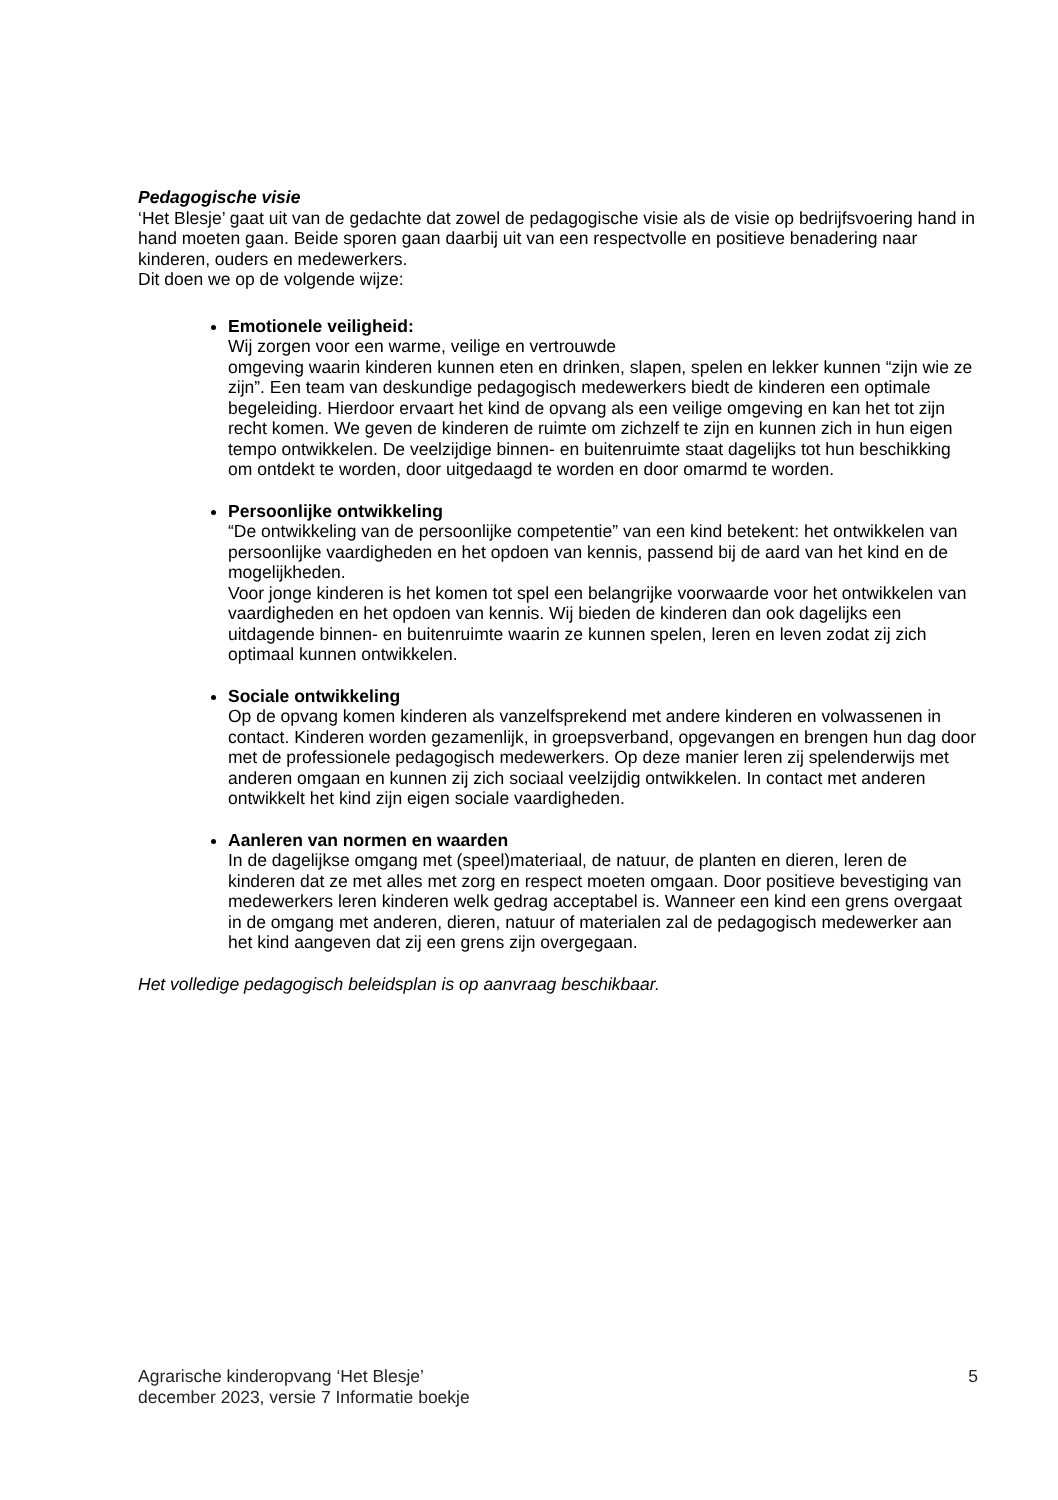Pedagogische visie
‘Het Blesje’ gaat uit van de gedachte dat zowel de pedagogische visie als de visie op bedrijfsvoering hand in hand moeten gaan. Beide sporen gaan daarbij uit van een respectvolle en positieve benadering naar kinderen, ouders en medewerkers.
Dit doen we op de volgende wijze:
Emotionele veiligheid:
Wij zorgen voor een warme, veilige en vertrouwde
omgeving waarin kinderen kunnen eten en drinken, slapen, spelen en lekker kunnen “zijn wie ze zijn”. Een team van deskundige pedagogisch medewerkers biedt de kinderen een optimale begeleiding. Hierdoor ervaart het kind de opvang als een veilige omgeving en kan het tot zijn recht komen. We geven de kinderen de ruimte om zichzelf te zijn en kunnen zich in hun eigen tempo ontwikkelen. De veelzijdige binnen- en buitenruimte staat dagelijks tot hun beschikking om ontdekt te worden, door uitgedaagd te worden en door omarmd te worden.
Persoonlijke ontwikkeling
“De ontwikkeling van de persoonlijke competentie” van een kind betekent: het ontwikkelen van persoonlijke vaardigheden en het opdoen van kennis, passend bij de aard van het kind en de mogelijkheden.
Voor jonge kinderen is het komen tot spel een belangrijke voorwaarde voor het ontwikkelen van vaardigheden en het opdoen van kennis. Wij bieden de kinderen dan ook dagelijks een uitdagende binnen- en buitenruimte waarin ze kunnen spelen, leren en leven zodat zij zich optimaal kunnen ontwikkelen.
Sociale ontwikkeling
Op de opvang komen kinderen als vanzelfsprekend met andere kinderen en volwassenen in contact. Kinderen worden gezamenlijk, in groepsverband, opgevangen en brengen hun dag door met de professionele pedagogisch medewerkers. Op deze manier leren zij spelenderwijs met anderen omgaan en kunnen zij zich sociaal veelzijdig ontwikkelen. In contact met anderen ontwikkelt het kind zijn eigen sociale vaardigheden.
Aanleren van normen en waarden
In de dagelijkse omgang met (speel)materiaal, de natuur, de planten en dieren, leren de kinderen dat ze met alles met zorg en respect moeten omgaan. Door positieve bevestiging van medewerkers leren kinderen welk gedrag acceptabel is. Wanneer een kind een grens overgaat in de omgang met anderen, dieren, natuur of materialen zal de pedagogisch medewerker aan het kind aangeven dat zij een grens zijn overgegaan.
Het volledige pedagogisch beleidsplan is op aanvraag beschikbaar.
Agrarische kinderopvang ‘Het Blesje’
december 2023, versie 7 Informatie boekje
5